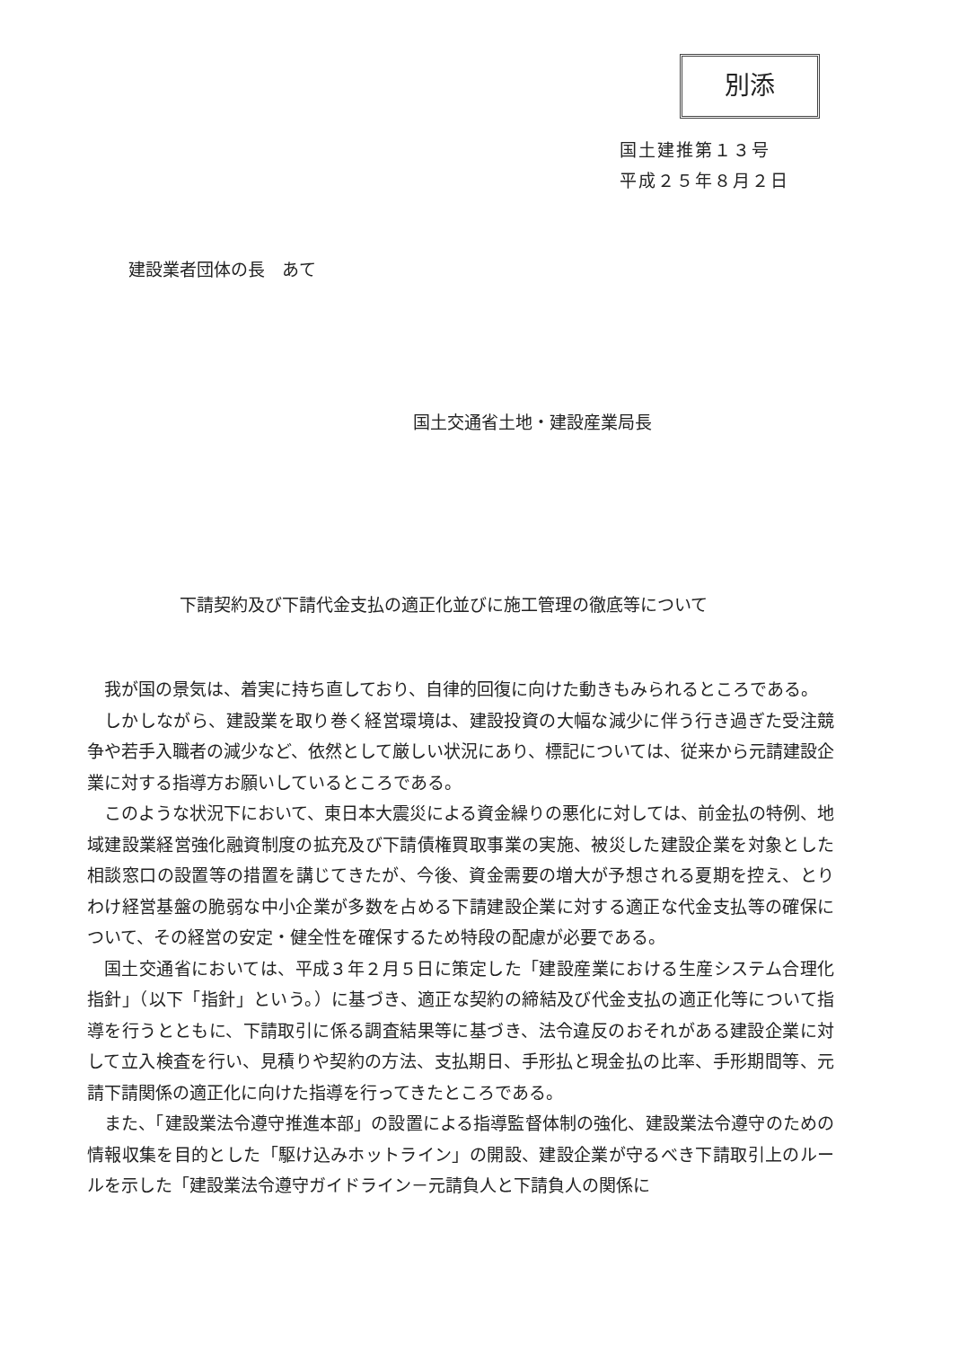別添
国土建推第１３号
平成２５年８月２日
建設業者団体の長　あて
国土交通省土地・建設産業局長
下請契約及び下請代金支払の適正化並びに施工管理の徹底等について
我が国の景気は、着実に持ち直しており、自律的回復に向けた動きもみられるところである。
しかしながら、建設業を取り巻く経営環境は、建設投資の大幅な減少に伴う行き過ぎた受注競争や若手入職者の減少など、依然として厳しい状況にあり、標記については、従来から元請建設企業に対する指導方お願いしているところである。
このような状況下において、東日本大震災による資金繰りの悪化に対しては、前金払の特例、地域建設業経営強化融資制度の拡充及び下請債権買取事業の実施、被災した建設企業を対象とした相談窓口の設置等の措置を講じてきたが、今後、資金需要の増大が予想される夏期を控え、とりわけ経営基盤の脆弱な中小企業が多数を占める下請建設企業に対する適正な代金支払等の確保について、その経営の安定・健全性を確保するため特段の配慮が必要である。
国土交通省においては、平成３年２月５日に策定した「建設産業における生産システム合理化指針」（以下「指針」という。）に基づき、適正な契約の締結及び代金支払の適正化等について指導を行うとともに、下請取引に係る調査結果等に基づき、法令違反のおそれがある建設企業に対して立入検査を行い、見積りや契約の方法、支払期日、手形払と現金払の比率、手形期間等、元請下請関係の適正化に向けた指導を行ってきたところである。
また、「建設業法令遵守推進本部」の設置による指導監督体制の強化、建設業法令遵守のための情報収集を目的とした「駆け込みホットライン」の開設、建設企業が守るべき下請取引上のルールを示した「建設業法令遵守ガイドライン－元請負人と下請負人の関係に